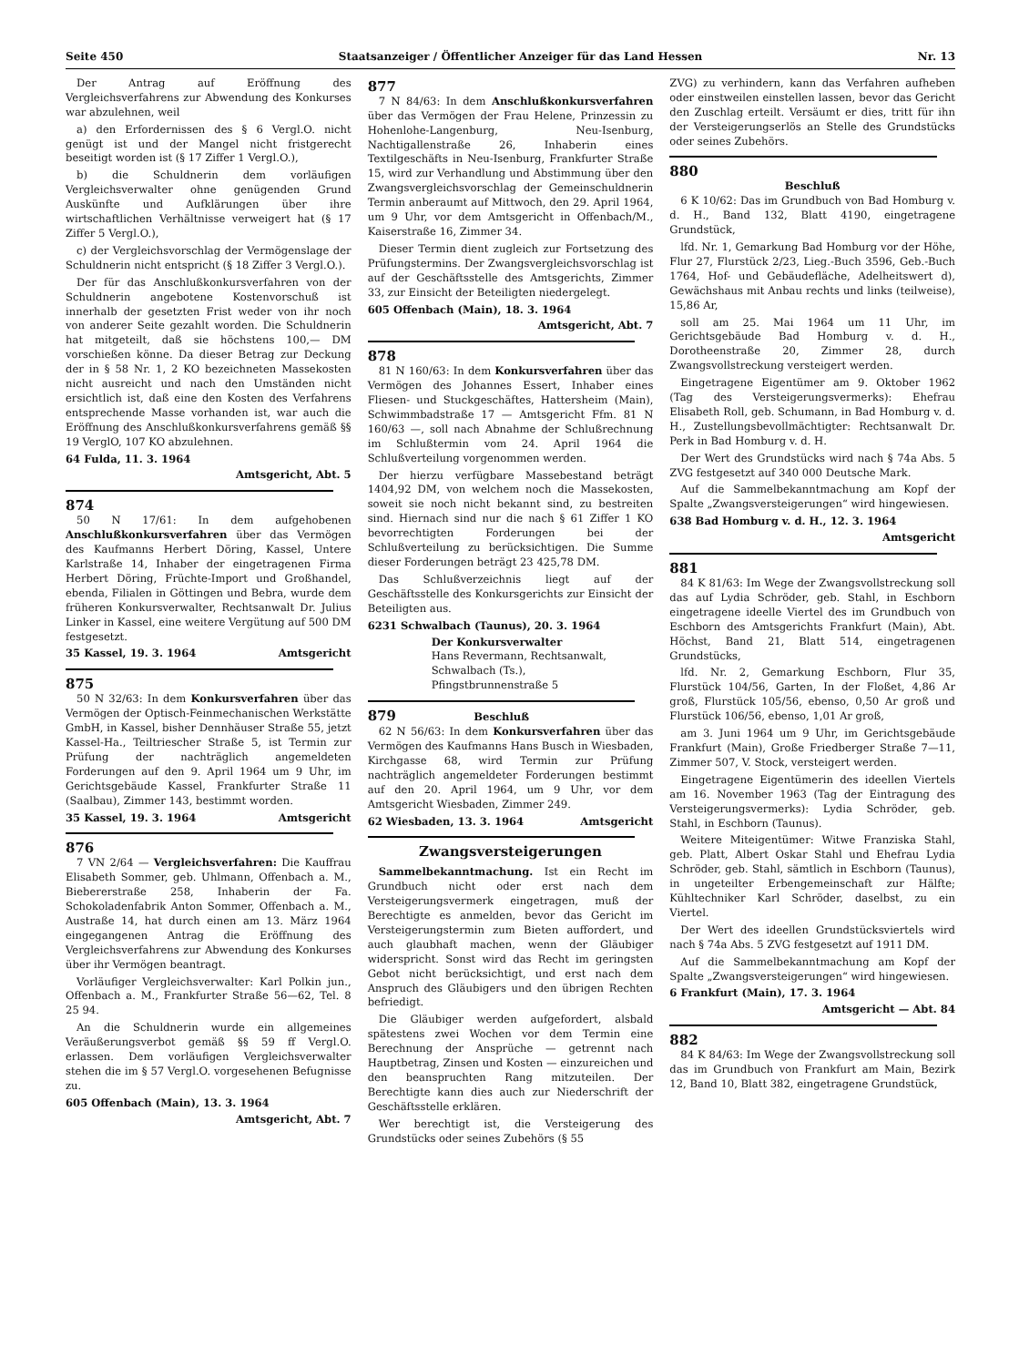Seite 450 Staatsanzeiger / Öffentlicher Anzeiger für das Land Hessen Nr. 13
Der Antrag auf Eröffnung des Vergleichsverfahrens zur Abwendung des Konkurses war abzulehnen, weil
a) den Erfordernissen des § 6 Vergl.O. nicht genügt ist und der Mangel nicht fristgerecht beseitigt worden ist (§ 17 Ziffer 1 Vergl.O.),
b) die Schuldnerin dem vorläufigen Vergleichsverwalter ohne genügenden Grund Auskünfte und Aufklärungen über ihre wirtschaftlichen Verhältnisse verweigert hat (§ 17 Ziffer 5 Vergl.O.),
c) der Vergleichsvorschlag der Vermögenslage der Schuldnerin nicht entspricht (§ 18 Ziffer 3 Vergl.O.).
Der für das Anschlußkonkursverfahren von der Schuldnerin angebotene Kostenvorschuß ist innerhalb der gesetzten Frist weder von ihr noch von anderer Seite gezahlt worden. Die Schuldnerin hat mitgeteilt, daß sie höchstens 100,— DM vorschießen könne. Da dieser Betrag zur Deckung der in § 58 Nr. 1, 2 KO bezeichneten Massekosten nicht ausreicht und nach den Umständen nicht ersichtlich ist, daß eine den Kosten des Verfahrens entsprechende Masse vorhanden ist, war auch die Eröffnung des Anschlußkonkursverfahrens gemäß §§ 19 VerglO, 107 KO abzulehnen.
64 Fulda, 11. 3. 1964
Amtsgericht, Abt. 5
874
50 N 17/61: In dem aufgehobenen Anschlußkonkursverfahren über das Vermögen des Kaufmanns Herbert Döring, Kassel, Untere Karlstraße 14, Inhaber der eingetragenen Firma Herbert Döring, Früchte-Import und Großhandel, ebenda, Filialen in Göttingen und Bebra, wurde dem früheren Konkursverwalter, Rechtsanwalt Dr. Julius Linker in Kassel, eine weitere Vergütung auf 500 DM festgesetzt.
35 Kassel, 19. 3. 1964 Amtsgericht
875
50 N 32/63: In dem Konkursverfahren über das Vermögen der Optisch-Feinmechanischen Werkstätte GmbH, in Kassel, bisher Dennhäuser Straße 55, jetzt Kassel-Ha., Teiltriescher Straße 5, ist Termin zur Prüfung der nachträglich angemeldeten Forderungen auf den 9. April 1964 um 9 Uhr, im Gerichtsgebäude Kassel, Frankfurter Straße 11 (Saalbau), Zimmer 143, bestimmt worden.
35 Kassel, 19. 3. 1964 Amtsgericht
876
7 VN 2/64 — Vergleichsverfahren: Die Kauffrau Elisabeth Sommer, geb. Uhlmann, Offenbach a. M., Biebererstraße 258, Inhaberin der Fa. Schokoladenfabrik Anton Sommer, Offenbach a. M., Austraße 14, hat durch einen am 13. März 1964 eingegangenen Antrag die Eröffnung des Vergleichsverfahrens zur Abwendung des Konkurses über ihr Vermögen beantragt.
Vorläufiger Vergleichsverwalter: Karl Polkin jun., Offenbach a. M., Frankfurter Straße 56—62, Tel. 8 25 94.
An die Schuldnerin wurde ein allgemeines Veräußerungsverbot gemäß §§ 59 ff Vergl.O. erlassen. Dem vorläufigen Vergleichsverwalter stehen die im § 57 Vergl.O. vorgesehenen Befugnisse zu.
605 Offenbach (Main), 13. 3. 1964
Amtsgericht, Abt. 7
877
7 N 84/63: In dem Anschlußkonkursverfahren über das Vermögen der Frau Helene, Prinzessin zu Hohenlohe-Langenburg, Neu-Isenburg, Nachtigallenstraße 26, Inhaberin eines Textilgeschäfts in Neu-Isenburg, Frankfurter Straße 15, wird zur Verhandlung und Abstimmung über den Zwangsvergleichsvorschlag der Gemeinschuldnerin Termin anberaumt auf Mittwoch, den 29. April 1964, um 9 Uhr, vor dem Amtsgericht in Offenbach/M., Kaiserstraße 16, Zimmer 34.
Dieser Termin dient zugleich zur Fortsetzung des Prüfungstermins. Der Zwangsvergleichsvorschlag ist auf der Geschäftsstelle des Amtsgerichts, Zimmer 33, zur Einsicht der Beteiligten niedergelegt.
605 Offenbach (Main), 18. 3. 1964
Amtsgericht, Abt. 7
878
81 N 160/63: In dem Konkursverfahren über das Vermögen des Johannes Essert, Inhaber eines Fliesen- und Stuckgeschäftes, Hattersheim (Main), Schwimmbadstraße 17 — Amtsgericht Ffm. 81 N 160/63 —, soll nach Abnahme der Schlußrechnung im Schlußtermin vom 24. April 1964 die Schlußverteilung vorgenommen werden.
Der hierzu verfügbare Massebestand beträgt 1404,92 DM, von welchem noch die Massekosten, soweit sie noch nicht bekannt sind, zu bestreiten sind. Hiernach sind nur die nach § 61 Ziffer 1 KO bevorrechtigten Forderungen bei der Schlußverteilung zu berücksichtigen. Die Summe dieser Forderungen beträgt 23 425,78 DM.
Das Schlußverzeichnis liegt auf der Geschäftsstelle des Konkursgerichts zur Einsicht der Beteiligten aus.
6231 Schwalbach (Taunus), 20. 3. 1964
Der Konkursverwalter
Hans Revermann, Rechtsanwalt,
Schwalbach (Ts.),
Pfingstbrunnenstraße 5
879 Beschluß
62 N 56/63: In dem Konkursverfahren über das Vermögen des Kaufmanns Hans Busch in Wiesbaden, Kirchgasse 68, wird Termin zur Prüfung nachträglich angemeldeter Forderungen bestimmt auf den 20. April 1964, um 9 Uhr, vor dem Amtsgericht Wiesbaden, Zimmer 249.
62 Wiesbaden, 13. 3. 1964 Amtsgericht
Zwangsversteigerungen
Sammelbekanntmachung. Ist ein Recht im Grundbuch nicht oder erst nach dem Versteigerungsvermerk eingetragen, muß der Berechtigte es anmelden, bevor das Gericht im Versteigerungstermin zum Bieten auffordert, und auch glaubhaft machen, wenn der Gläubiger widerspricht. Sonst wird das Recht im geringsten Gebot nicht berücksichtigt, und erst nach dem Anspruch des Gläubigers und den übrigen Rechten befriedigt.
Die Gläubiger werden aufgefordert, alsbald spätestens zwei Wochen vor dem Termin eine Berechnung der Ansprüche — getrennt nach Hauptbetrag, Zinsen und Kosten — einzureichen und den beanspruchten Rang mitzuteilen. Der Berechtigte kann dies auch zur Niederschrift der Geschäftsstelle erklären.
Wer berechtigt ist, die Versteigerung des Grundstücks oder seines Zubehörs (§ 55
ZVG) zu verhindern, kann das Verfahren aufheben oder einstweilen einstellen lassen, bevor das Gericht den Zuschlag erteilt. Versäumt er dies, tritt für ihn der Versteigerungserlös an Stelle des Grundstücks oder seines Zubehörs.
880
Beschluß
6 K 10/62: Das im Grundbuch von Bad Homburg v. d. H., Band 132, Blatt 4190, eingetragene Grundstück,
lfd. Nr. 1, Gemarkung Bad Homburg vor der Höhe, Flur 27, Flurstück 2/23, Lieg.-Buch 3596, Geb.-Buch 1764, Hof- und Gebäudefläche, Adelheitswert d), Gewächshaus mit Anbau rechts und links (teilweise), 15,86 Ar,
soll am 25. Mai 1964 um 11 Uhr, im Gerichtsgebäude Bad Homburg v. d. H., Dorotheenstraße 20, Zimmer 28, durch Zwangsvollstreckung versteigert werden.
Eingetragene Eigentümer am 9. Oktober 1962 (Tag des Versteigerungsvermerks): Ehefrau Elisabeth Roll, geb. Schumann, in Bad Homburg v. d. H., Zustellungsbevollmächtigter: Rechtsanwalt Dr. Perk in Bad Homburg v. d. H.
Der Wert des Grundstücks wird nach § 74a Abs. 5 ZVG festgesetzt auf 340 000 Deutsche Mark.
Auf die Sammelbekanntmachung am Kopf der Spalte „Zwangsversteigerungen“ wird hingewiesen.
638 Bad Homburg v. d. H., 12. 3. 1964
Amtsgericht
881
84 K 81/63: Im Wege der Zwangsvollstreckung soll das auf Lydia Schröder, geb. Stahl, in Eschborn eingetragene ideelle Viertel des im Grundbuch von Eschborn des Amtsgerichts Frankfurt (Main), Abt. Höchst, Band 21, Blatt 514, eingetragenen Grundstücks,
lfd. Nr. 2, Gemarkung Eschborn, Flur 35, Flurstück 104/56, Garten, In der Floßet, 4,86 Ar groß, Flurstück 105/56, ebenso, 0,50 Ar groß und Flurstück 106/56, ebenso, 1,01 Ar groß,
am 3. Juni 1964 um 9 Uhr, im Gerichtsgebäude Frankfurt (Main), Große Friedberger Straße 7—11, Zimmer 507, V. Stock, versteigert werden.
Eingetragene Eigentümerin des ideellen Viertels am 16. November 1963 (Tag der Eintragung des Versteigerungsvermerks): Lydia Schröder, geb. Stahl, in Eschborn (Taunus).
Weitere Miteigentümer: Witwe Franziska Stahl, geb. Platt, Albert Oskar Stahl und Ehefrau Lydia Schröder, geb. Stahl, sämtlich in Eschborn (Taunus), in ungeteilter Erbengemeinschaft zur Hälfte; Kühltechniker Karl Schröder, daselbst, zu ein Viertel.
Der Wert des ideellen Grundstücksviertels wird nach § 74a Abs. 5 ZVG festgesetzt auf 1911 DM.
Auf die Sammelbekanntmachung am Kopf der Spalte „Zwangsversteigerungen“ wird hingewiesen.
6 Frankfurt (Main), 17. 3. 1964
Amtsgericht — Abt. 84
882
84 K 84/63: Im Wege der Zwangsvollstreckung soll das im Grundbuch von Frankfurt am Main, Bezirk 12, Band 10, Blatt 382, eingetragene Grundstück,